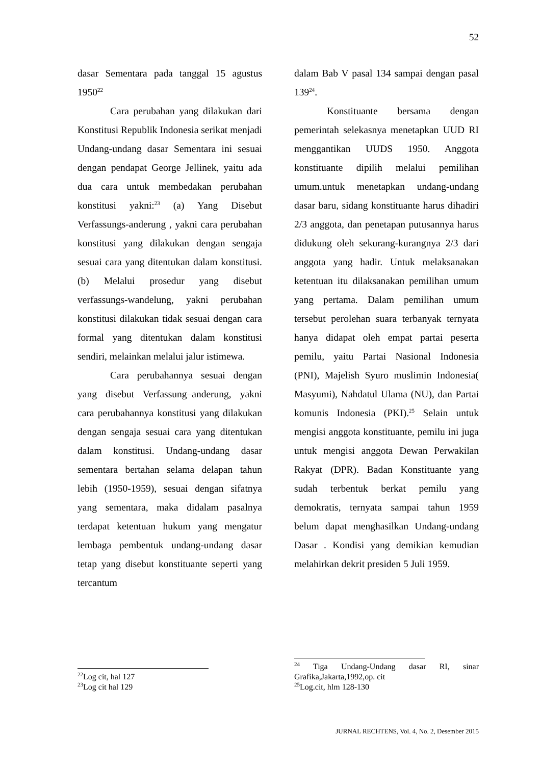52
dasar Sementara pada tanggal 15 agustus 1950<sup>22</sup>
Cara perubahan yang dilakukan dari Konstitusi Republik Indonesia serikat menjadi Undang-undang dasar Sementara ini sesuai dengan pendapat George Jellinek, yaitu ada dua cara untuk membedakan perubahan konstitusi yakni:<sup>23</sup> (a) Yang Disebut Verfassungs-anderung , yakni cara perubahan konstitusi yang dilakukan dengan sengaja sesuai cara yang ditentukan dalam konstitusi. (b) Melalui prosedur yang disebut verfassungs-wandelung, yakni perubahan konstitusi dilakukan tidak sesuai dengan cara formal yang ditentukan dalam konstitusi sendiri, melainkan melalui jalur istimewa.
Cara perubahannya sesuai dengan yang disebut Verfassung–anderung, yakni cara perubahannya konstitusi yang dilakukan dengan sengaja sesuai cara yang ditentukan dalam konstitusi. Undang-undang dasar sementara bertahan selama delapan tahun lebih (1950-1959), sesuai dengan sifatnya yang sementara, maka didalam pasalnya terdapat ketentuan hukum yang mengatur lembaga pembentuk undang-undang dasar tetap yang disebut konstituante seperti yang tercantum
<sup>22</sup> Log cit, hal 127
<sup>23</sup> Log cit hal 129
dalam Bab V pasal 134 sampai dengan pasal 139<sup>24</sup>.
Konstituante bersama dengan pemerintah selekasnya menetapkan UUD RI menggantikan UUDS 1950. Anggota konstituante dipilih melalui pemilihan umum.untuk menetapkan undang-undang dasar baru, sidang konstituante harus dihadiri 2/3 anggota, dan penetapan putusannya harus didukung oleh sekurang-kurangnya 2/3 dari anggota yang hadir. Untuk melaksanakan ketentuan itu dilaksanakan pemilihan umum yang pertama. Dalam pemilihan umum tersebut perolehan suara terbanyak ternyata hanya didapat oleh empat partai peserta pemilu, yaitu Partai Nasional Indonesia (PNI), Majelish Syuro muslimin Indonesia( Masyumi), Nahdatul Ulama (NU), dan Partai komunis Indonesia (PKI).<sup>25</sup> Selain untuk mengisi anggota konstituante, pemilu ini juga untuk mengisi anggota Dewan Perwakilan Rakyat (DPR). Badan Konstituante yang sudah terbentuk berkat pemilu yang demokratis, ternyata sampai tahun 1959 belum dapat menghasilkan Undang-undang Dasar . Kondisi yang demikian kemudian melahirkan dekrit presiden 5 Juli 1959.
<sup>24</sup> Tiga Undang-Undang dasar RI, sinar Grafika,Jakarta,1992,op. cit
<sup>25</sup> Log.cit, hlm 128-130
JURNAL RECHTENS, Vol. 4, No. 2, Desember 2015